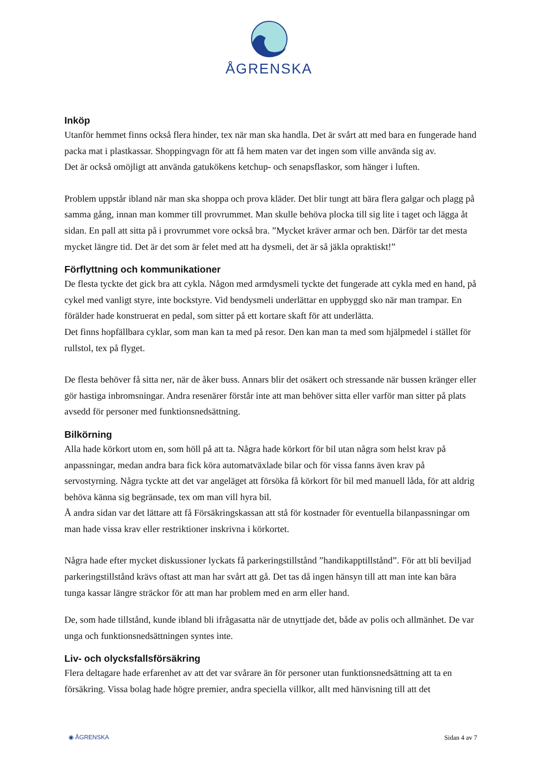ÅGRENSKA
Inköp
Utanför hemmet finns också flera hinder, tex när man ska handla. Det är svårt att med bara en fungerade hand packa mat i plastkassar. Shoppingvagn för att få hem maten var det ingen som ville använda sig av.
Det är också omöjligt att använda gatukökens ketchup- och senapsflaskor, som hänger i luften.
Problem uppstår ibland när man ska shoppa och prova kläder. Det blir tungt att bära flera galgar och plagg på samma gång, innan man kommer till provrummet. Man skulle behöva plocka till sig lite i taget och lägga åt sidan. En pall att sitta på i provrummet vore också bra. ”Mycket kräver armar och ben. Därför tar det mesta mycket längre tid. Det är det som är felet med att ha dysmeli, det är så jäkla opraktiskt!”
Förflyttning och kommunikationer
De flesta tyckte det gick bra att cykla. Någon med armdysmeli tyckte det fungerade att cykla med en hand, på cykel med vanligt styre, inte bockstyre. Vid bendysmeli underlättar en uppbyggd sko när man trampar. En förälder hade konstruerat en pedal, som sitter på ett kortare skaft för att underlätta.
Det finns hopfällbara cyklar, som man kan ta med på resor. Den kan man ta med som hjälpmedel i stället för rullstol, tex på flyget.
De flesta behöver få sitta ner, när de åker buss. Annars blir det osäkert och stressande när bussen kränger eller gör hastiga inbromsningar. Andra resenärer förstår inte att man behöver sitta eller varför man sitter på plats avsedd för personer med funktionsnedsättning.
Bilkörning
Alla hade körkort utom en, som höll på att ta. Några hade körkort för bil utan några som helst krav på anpassningar, medan andra bara fick köra automatväxlade bilar och för vissa fanns även krav på servostyrning. Några tyckte att det var angeläget att försöka få körkort för bil med manuell låda, för att aldrig behöva känna sig begränsade, tex om man vill hyra bil.
Å andra sidan var det lättare att få Försäkringskassan att stå för kostnader för eventuella bilanpassningar om man hade vissa krav eller restriktioner inskrivna i körkortet.
Några hade efter mycket diskussioner lyckats få parkeringstillstånd ”handikapptillstånd”. För att bli beviljad parkeringstillstånd krävs oftast att man har svårt att gå. Det tas då ingen hänsyn till att man inte kan bära tunga kassar längre sträckor för att man har problem med en arm eller hand.
De, som hade tillstånd, kunde ibland bli ifrågasatta när de utnyttjade det, både av polis och allmänhet. De var unga och funktionsnedsättningen syntes inte.
Liv- och olycksfallsförsäkring
Flera deltagare hade erfarenhet av att det var svårare än för personer utan funktionsnedsättning att ta en försäkring. Vissa bolag hade högre premier, andra speciella villkor, allt med hänvisning till att det
◉ ÅGRENSKA Sidan 4 av 7